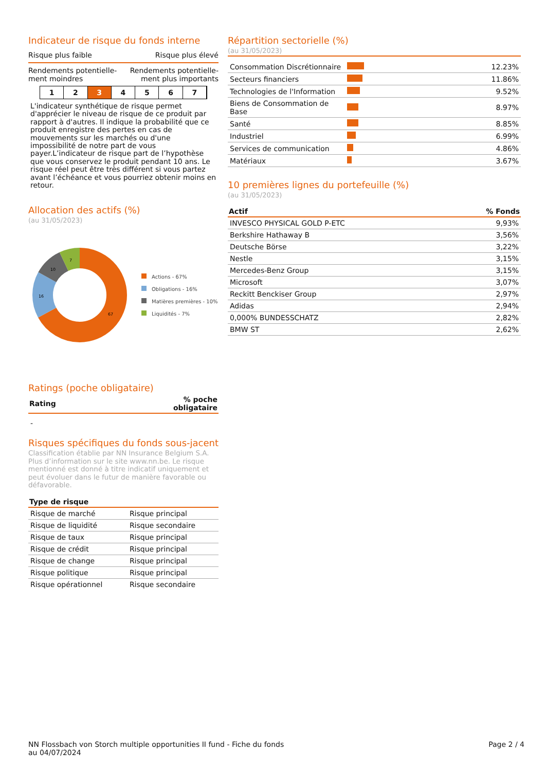Indicateur de risque du fonds interne
Risque plus faible Risque plus élevé
Rendements potentielle-
ment moindres Rendements potentielle-
ment plus importants
1 2 3 4 5 6 7
L'indicateur synthétique de risque permet d'apprécier le niveau de risque de ce produit par rapport à d'autres. Il indique la probabilité que ce produit enregistre des pertes en cas de mouvements sur les marchés ou d'une impossibilité de notre part de vous payer.L’indicateur de risque part de l’hypothèse que vous conservez le produit pendant 10 ans. Le risque réel peut être très différent si vous partez avant l’échéance et vous pourriez obtenir moins en retour.
Allocation des actifs (%)
(au 31/05/2023)
67
16
10
7
Actions - 67%
Obligations - 16%
Matières premières - 10%
Liquidités - 7%
Ratings (poche obligataire)
| Rating | % poche obligataire |
| --- | --- |
| - | |
Risques spécifiques du fonds sous-jacent
Classification établie par NN Insurance Belgium S.A. Plus d’information sur le site www.nn.be. Le risque mentionné est donné à titre indicatif uniquement et peut évoluer dans le futur de manière favorable ou défavorable.
| Type de risque | |
| --- | --- |
| Risque de marché | Risque principal |
| Risque de liquidité | Risque secondaire |
| Risque de taux | Risque principal |
| Risque de crédit | Risque principal |
| Risque de change | Risque principal |
| Risque politique | Risque principal |
| Risque opérationnel | Risque secondaire |
Répartition sectorielle (%)
(au 31/05/2023)
| Consommation Discrétionnaire | | 12.23% |
| Secteurs financiers | | 11.86% |
| Technologies de l'Information | | 9.52% |
| Biens de Consommation de Base | | 8.97% |
| Santé | | 8.85% |
| Industriel | | 6.99% |
| Services de communication | | 4.86% |
| Matériaux | | 3.67% |
10 premières lignes du portefeuille (%)
(au 31/05/2023)
| Actif | % Fonds |
| --- | --- |
| INVESCO PHYSICAL GOLD P-ETC | 9,93% |
| Berkshire Hathaway B | 3,56% |
| Deutsche Börse | 3,22% |
| Nestle | 3,15% |
| Mercedes-Benz Group | 3,15% |
| Microsoft | 3,07% |
| Reckitt Benckiser Group | 2,97% |
| Adidas | 2,94% |
| 0,000% BUNDESSCHATZ | 2,82% |
| BMW ST | 2,62% |
NN Flossbach von Storch multiple opportunities II fund - Fiche du fonds
au 04/07/2024
Page 2 / 4